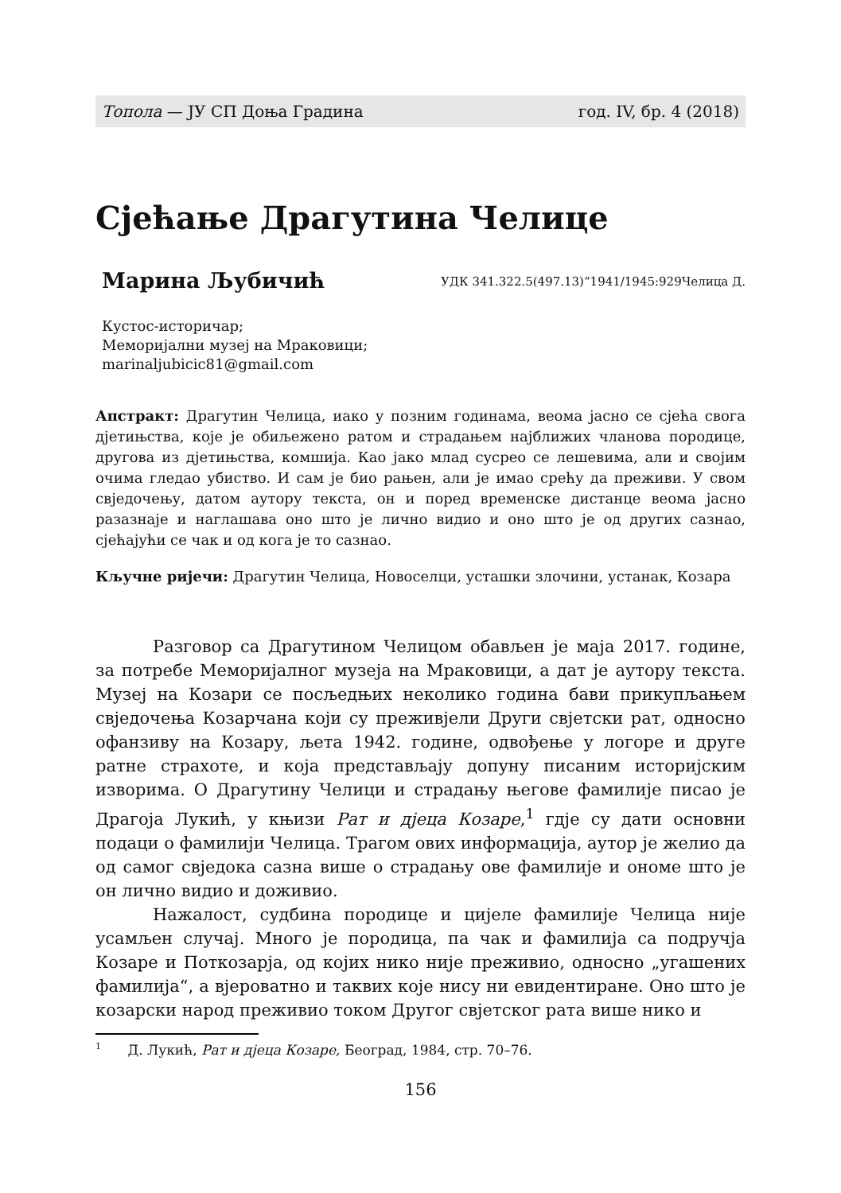Топола — ЈУ СП Доња Градина год. IV, бр. 4 (2018)
Сјећање Драгутина Челице
Марина Љубичић УДК 341.322.5(497.13)“1941/1945:929Челица Д.
Кустос-историчар;
Меморијални музеј на Мраковици;
marinaljubicic81@gmail.com
Апстракт: Драгутин Челица, иако у позним годинама, веома јасно се сјећа свога дјетињства, које је обиљежено ратом и страдањем најближих чланова породице, другова из дјетињства, комшија. Као јако млад сусрео се лешевима, али и својим очима гледао убиство. И сам је био рањен, али је имао срећу да преживи. У свом свједочењу, датом аутору текста, он и поред временске дистанце веома јасно разазнаје и наглашава оно што је лично видио и оно што је од других сазнао, сјећајући се чак и од кога је то сазнао.
Кључне ријечи: Драгутин Челица, Новоселци, усташки злочини, устанак, Козара
Разговор са Драгутином Челицом обављен је маја 2017. године, за потребе Меморијалног музеја на Мраковици, а дат је аутору текста. Музеј на Козари се посљедњих неколико година бави прикупљањем свједочења Козарчана који су преживјели Други свјетски рат, односно офанзиву на Козару, љета 1942. године, одвођење у логоре и друге ратне страхоте, и која представљају допуну писаним историјским изворима. О Драгутину Челици и страдању његове фамилије писао је Драгоја Лукић, у књизи Рат и дјеца Козаре,<sup>1</sup> гдје су дати основни подаци о фамилији Челица. Трагом ових информација, аутор је желио да од самог свједока сазна више о страдању ове фамилије и ономе што је он лично видио и доживио.
Нажалост, судбина породице и цијеле фамилије Челица није усамљен случај. Много је породица, па чак и фамилија са подручја Козаре и Поткозарја, од којих нико није преживио, односно „угашених фамилија“, а вјероватно и таквих које нису ни евидентиране. Оно што је козарски народ преживио током Другог свјетског рата више нико и
<sup>1</sup> Д. Лукић, Рат и дјеца Козаре, Београд, 1984, стр. 70–76.
156